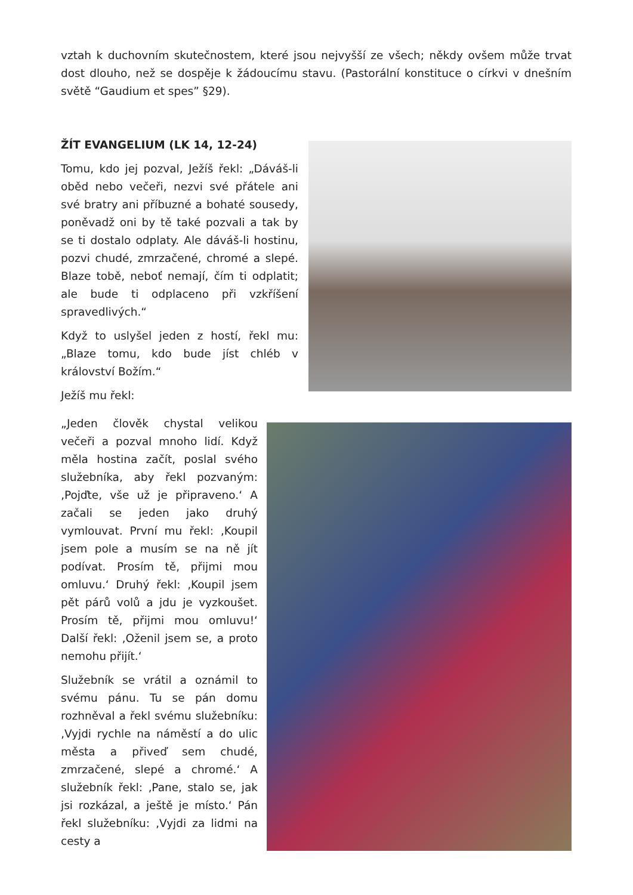vztah k duchovním skutečnostem, které jsou nejvyšší ze všech; někdy ovšem může trvat dost dlouho, než se dospěje k žádoucímu stavu. (Pastorální konstituce o církvi v dnešním světě “Gaudium et spes” §29).
ŽÍT EVANGELIUM (LK 14, 12-24)
Tomu, kdo jej pozval, Ježíš řekl: „Dáváš-li oběd nebo večeři, nezvi své přátele ani své bratry ani příbuzné a bohaté sousedy, poněvadž oni by tě také pozvali a tak by se ti dostalo odplaty. Ale dáváš-li hostinu, pozvi chudé, zmrzačené, chromé a slepé. Blaze tobě, neboť nemají, čím ti odplatit; ale bude ti odplaceno při vzkříšení spravedlivých.“
Když to uslyšel jeden z hostí, řekl mu: „Blaze tomu, kdo bude jíst chléb v království Božím.“
Ježíš mu řekl:
„Jeden člověk chystal velikou večeři a pozval mnoho lidí. Když měla hostina začít, poslal svého služebníka, aby řekl pozvaným: ‚Pojďte, vše už je připraveno.‘ A začali se jeden jako druhý vymlouvat. První mu řekl: ‚Koupil jsem pole a musím se na ně jít podívat. Prosím tě, přijmi mou omluvu.‘ Druhý řekl: ‚Koupil jsem pět párů volů a jdu je vyzkoušet. Prosím tě, přijmi mou omluvu!‘ Další řekl: ‚Oženil jsem se, a proto nemohu přijít.‘
Služebník se vrátil a oznámil to svému pánu. Tu se pán domu rozhněval a řekl svému služebníku: ‚Vyjdi rychle na náměstí a do ulic města a přiveď sem chudé, zmrzačené, slepé a chromé.‘ A služebník řekl: ‚Pane, stalo se, jak jsi rozkázal, a ještě je místo.‘ Pán řekl služebníku: ‚Vyjdi za lidmi na cesty a